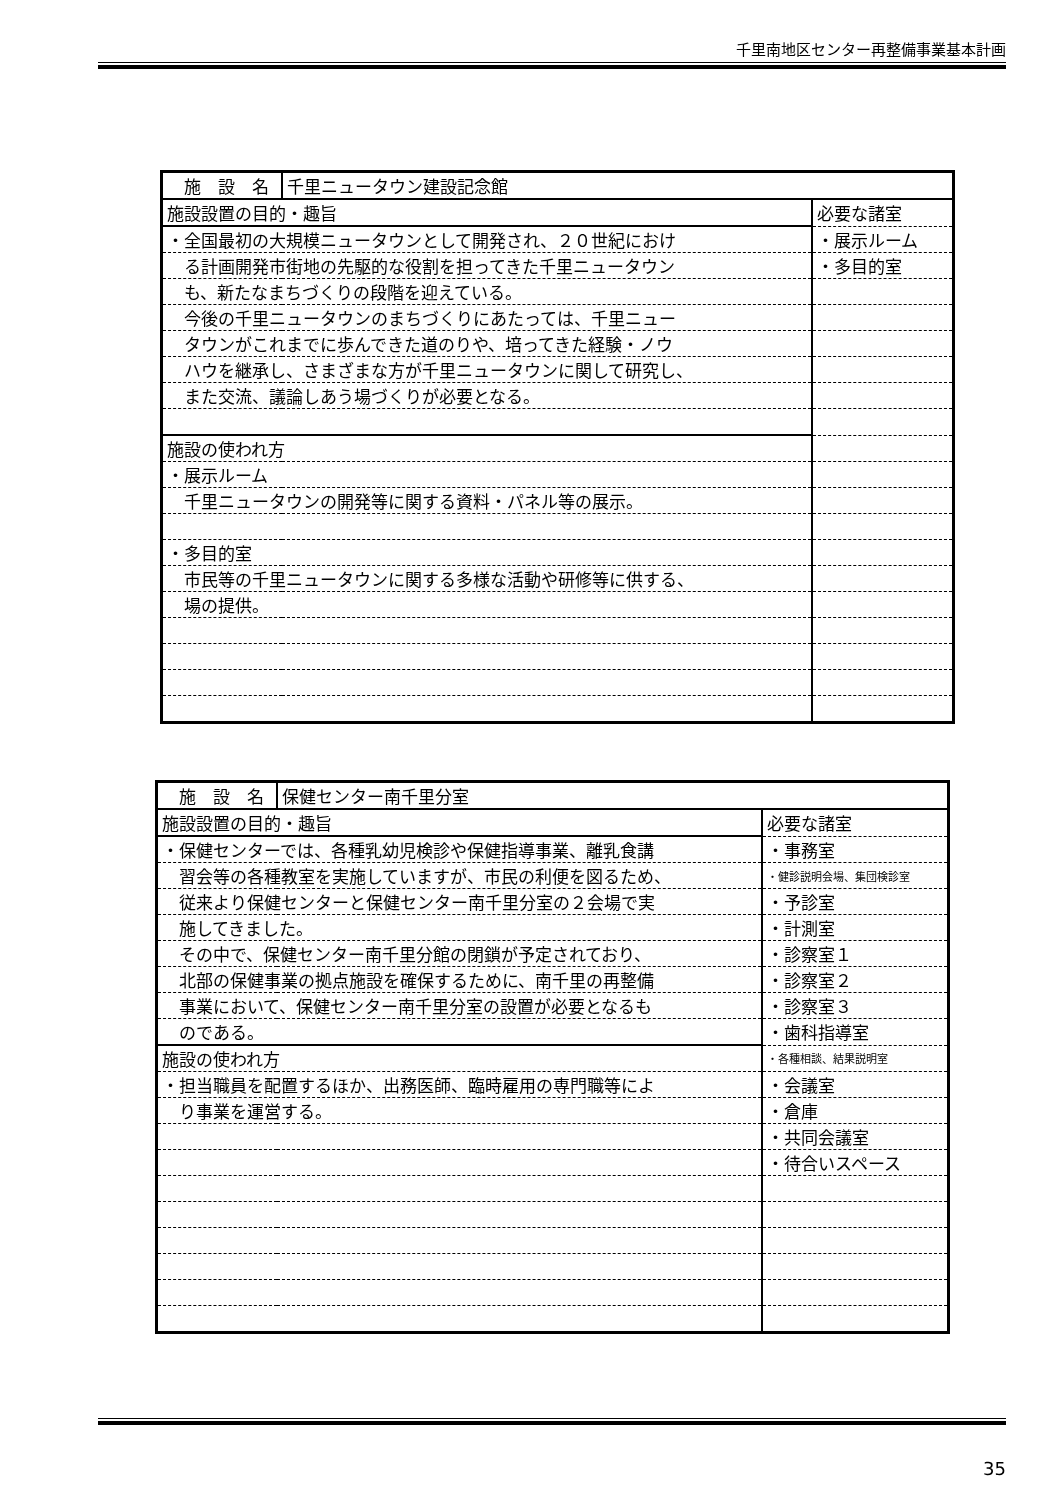千里南地区センター再整備事業基本計画
| 施 設 名 | 千里ニュータウン建設記念館 | |
| 施設設置の目的・趣旨 | | 必要な諸室 |
| ・全国最初の大規模ニュータウンとして開発され、２０世紀におけ | | ・展示ルーム |
| る計画開発市街地の先駆的な役割を担ってきた千里ニュータウン | | ・多目的室 |
| も、新たなまちづくりの段階を迎えている。 | | |
| 今後の千里ニュータウンのまちづくりにあたっては、千里ニュー | | |
| タウンがこれまでに歩んできた道のりや、培ってきた経験・ノウ | | |
| ハウを継承し、さまざまな方が千里ニュータウンに関して研究し、 | | |
| また交流、議論しあう場づくりが必要となる。 | | |
| 施設の使われ方 | | |
| ・展示ルーム | | |
| 千里ニュータウンの開発等に関する資料・パネル等の展示。 | | |
| ・多目的室 | | |
| 市民等の千里ニュータウンに関する多様な活動や研修等に供する、 | | |
| 場の提供。 | | |
| 施 設 名 | 保健センター南千里分室 | |
| 施設設置の目的・趣旨 | | 必要な諸室 |
| ・保健センターでは、各種乳幼児検診や保健指導事業、離乳食講 | | ・事務室 |
| 習会等の各種教室を実施していますが、市民の利便を図るため、 | | ・健診説明会場、集団検診室 |
| 従来より保健センターと保健センター南千里分室の２会場で実 | | ・予診室 |
| 施してきました。 | | ・計測室 |
| その中で、保健センター南千里分館の閉鎖が予定されており、 | | ・診察室１ |
| 北部の保健事業の拠点施設を確保するために、南千里の再整備 | | ・診察室２ |
| 事業において、保健センター南千里分室の設置が必要となるも | | ・診察室３ |
| のである。 | | ・歯科指導室 |
| 施設の使われ方 | | ・各種相談、結果説明室 |
| ・担当職員を配置するほか、出務医師、臨時雇用の専門職等によ | | ・会議室 |
| り事業を運営する。 | | ・倉庫 |
| | | ・共同会議室 |
| | | ・待合いスペース |
35